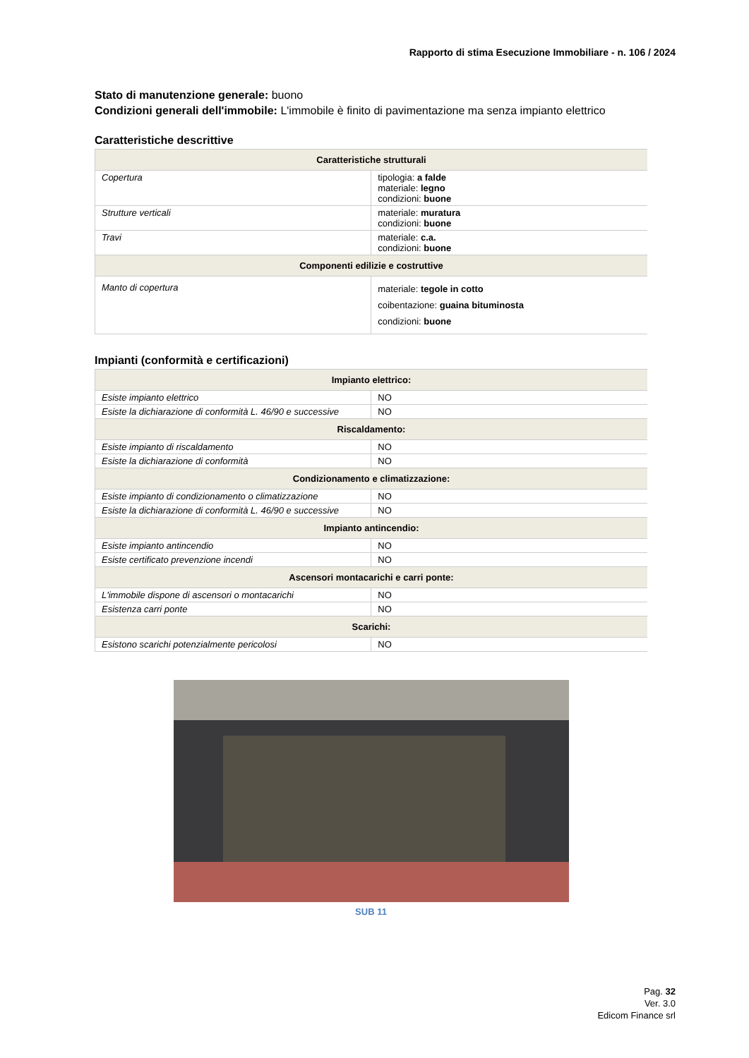Rapporto di stima Esecuzione Immobiliare - n. 106 / 2024
Stato di manutenzione generale: buono
Condizioni generali dell'immobile: L'immobile è finito di pavimentazione ma senza impianto elettrico
Caratteristiche descrittive
| Caratteristiche strutturali | |
| --- | --- |
| Copertura | tipologia: a falde materiale: legno condizioni: buone |
| Strutture verticali | materiale: muratura condizioni: buone |
| Travi | materiale: c.a. condizioni: buone |
| Componenti edilizie e costruttive | |
| Manto di copertura | materiale: tegole in cotto coibentazione: guaina bituminosta condizioni: buone |
Impianti (conformità e certificazioni)
| Impianto elettrico: | |
| --- | --- |
| Esiste impianto elettrico | NO |
| Esiste la dichiarazione di conformità L. 46/90 e successive | NO |
| Riscaldamento: | |
| Esiste impianto di riscaldamento | NO |
| Esiste la dichiarazione di conformità | NO |
| Condizionamento e climatizzazione: | |
| Esiste impianto di condizionamento o climatizzazione | NO |
| Esiste la dichiarazione di conformità L. 46/90 e successive | NO |
| Impianto antincendio: | |
| Esiste impianto antincendio | NO |
| Esiste certificato prevenzione incendi | NO |
| Ascensori montacarichi e carri ponte: | |
| L'immobile dispone di ascensori o montacarichi | NO |
| Esistenza carri ponte | NO |
| Scarichi: | |
| Esistono scarichi potenzialmente pericolosi | NO |
SUB 11
Pag. 32
Ver. 3.0
Edicom Finance srl